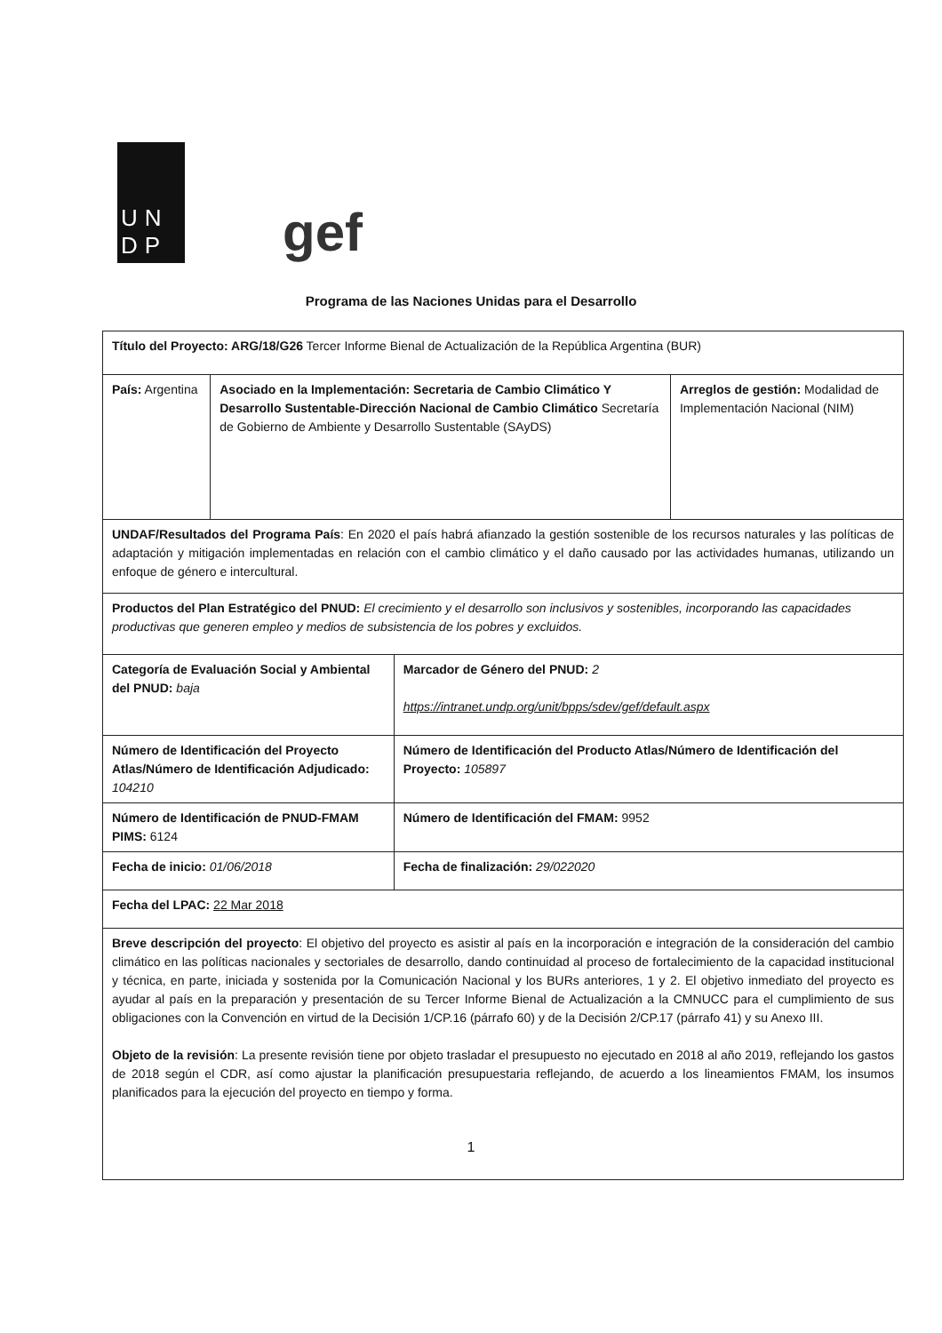UN
DP
gef
Programa de las Naciones Unidas para el Desarrollo
| Título del Proyecto: ARG/18/G26 Tercer Informe Bienal de Actualización de la República Argentina (BUR) | | | |
| País: Argentina | Asociado en la Implementación: Secretaria de Cambio Climático Y Desarrollo Sustentable-Dirección Nacional de Cambio Climático Secretaría de Gobierno de Ambiente y Desarrollo Sustentable (SAyDS) | | Arreglos de gestión: Modalidad de Implementación Nacional (NIM) |
| UNDAF/Resultados del Programa País : En 2020 el país habrá afianzado la gestión sostenible de los recursos naturales y las políticas de adaptación y mitigación implementadas en relación con el cambio climático y el daño causado por las actividades humanas, utilizando un enfoque de género e intercultural. | | | |
| Productos del Plan Estratégico del PNUD: El crecimiento y el desarrollo son inclusivos y sostenibles, incorporando las capacidades productivas que generen empleo y medios de subsistencia de los pobres y excluidos. | | | |
| Categoría de Evaluación Social y Ambiental del PNUD: baja | | Marcador de Género del PNUD: 2 https://intranet.undp.org/unit/bpps/sdev/gef/default.aspx | |
| Número de Identificación del Proyecto Atlas/Número de Identificación Adjudicado: 104210 | | Número de Identificación del Producto Atlas/Número de Identificación del Proyecto: 105897 | |
| Número de Identificación de PNUD-FMAM PIMS: 6124 | | Número de Identificación del FMAM: 9952 | |
| Fecha de inicio: 01/06/2018 | | Fecha de finalización: 29/022020 | |
| Fecha del LPAC: 22 Mar 2018 | | | |
| Breve descripción del proyecto : El objetivo del proyecto es asistir al país en la incorporación e integración de la consideración del cambio climático en las políticas nacionales y sectoriales de desarrollo, dando continuidad al proceso de fortalecimiento de la capacidad institucional y técnica, en parte, iniciada y sostenida por la Comunicación Nacional y los BURs anteriores, 1 y 2. El objetivo inmediato del proyecto es ayudar al país en la preparación y presentación de su Tercer Informe Bienal de Actualización a la CMNUCC para el cumplimiento de sus obligaciones con la Convención en virtud de la Decisión 1/CP.16 (párrafo 60) y de la Decisión 2/CP.17 (párrafo 41) y su Anexo III. Objeto de la revisión : La presente revisión tiene por objeto trasladar el presupuesto no ejecutado en 2018 al año 2019, reflejando los gastos de 2018 según el CDR, así como ajustar la planificación presupuestaria reflejando, de acuerdo a los lineamientos FMAM, los insumos planificados para la ejecución del proyecto en tiempo y forma. | | | |
1